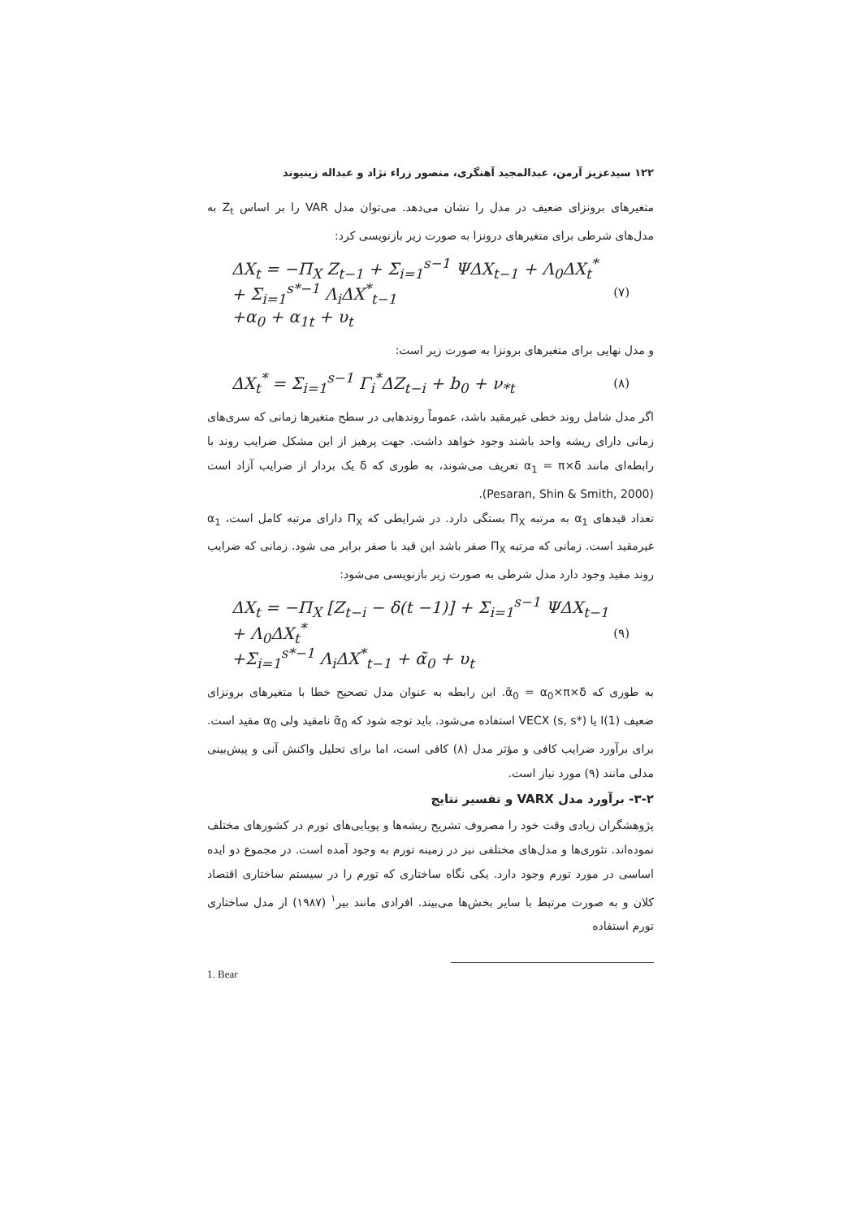۱۲۲ سیدعزیز آرمن، عبدالمجید آهنگری، منصور زراء نژاد و عبداله زینیوند
متغیرهای برونزای ضعیف در مدل را نشان می‌دهد. می‌توان مدل VAR را بر اساس Z<sub>t</sub> به مدل‌های شرطی برای متغیرهای درونزا به صورت زیر بازنویسی کرد:
ΔX<sub>t</sub> = −Π<sub>X</sub> Z<sub>t−1</sub> + Σ<sub>i=1</sub><sup>s−1</sup> ΨΔX<sub>t−1</sub> + Λ<sub>0</sub>ΔX<sub>t</sub><sup>*</sup> + Σ<sub>i=1</sub><sup>s*−1</sup> Λ<sub>i</sub>ΔX<sup>*</sup><sub>t−1</sub>
+α<sub>0</sub> + α<sub>1t</sub> + υ<sub>t</sub> (۷)
و مدل نهایی برای متغیرهای برونزا به صورت زیر است:
ΔX<sub>t</sub><sup>*</sup> = Σ<sub>i=1</sub><sup>s−1</sup> Γ<sub>i</sub><sup>*</sup>ΔZ<sub>t−i</sub> + b<sub>0</sub> + ν<sub>*t</sub> (۸)
اگر مدل شامل روند خطی غیرمقید باشد، عموماً روندهایی در سطح متغیرها زمانی که سری‌های زمانی دارای ریشه واحد باشند وجود خواهد داشت. جهت پرهیز از این مشکل ضرایب روند با رابطه‌ای مانند α<sub>1</sub> = π×δ تعریف می‌شوند، به طوری که δ یک بردار از ضرایب آزاد است (Pesaran, Shin & Smith, 2000).
تعداد قیدهای α<sub>1</sub> به مرتبه Π<sub>X</sub> بستگی دارد. در شرایطی که Π<sub>X</sub> دارای مرتبه کامل است، α<sub>1</sub> غیرمقید است. زمانی که مرتبه Π<sub>X</sub> صفر باشد این قید با صفر برابر می شود. زمانی که ضرایب روند مقید وجود دارد مدل شرطی به صورت زیر بازنویسی می‌شود:
ΔX<sub>t</sub> = −Π<sub>X</sub> [Z<sub>t−i</sub> − δ(t −1)] + Σ<sub>i=1</sub><sup>s−1</sup> ΨΔX<sub>t−1</sub> + Λ<sub>0</sub>ΔX<sub>t</sub><sup>*</sup>
+Σ<sub>i=1</sub><sup>s*−1</sup> Λ<sub>i</sub>ΔX<sup>*</sup><sub>t−1</sub> + α̃<sub>0</sub> + υ<sub>t</sub> (۹)
به طوری که α̃<sub>0</sub> = α<sub>0</sub>×π×δ. این رابطه به عنوان مدل تصحیح خطا با متغیرهای برونزای ضعیف I(1) یا VECX (s, s*) استفاده می‌شود. باید توجه شود که α̃<sub>0</sub> نامقید ولی α<sub>0</sub> مقید است. برای برآورد ضرایب کافی و مؤثر مدل (۸) کافی است، اما برای تحلیل واکنش آنی و پیش‌بینی مدلی مانند (۹) مورد نیاز است.
۳-۲- برآورد مدل VARX و تفسیر نتایج
پژوهشگران زیادی وقت خود را مصروف تشریح ریشه‌ها و پویایی‌های تورم در کشورهای مختلف نموده‌اند. تئوری‌ها و مدل‌های مختلفی نیز در زمینه تورم به وجود آمده است. در مجموع دو ایده اساسی در مورد تورم وجود دارد. یکی نگاه ساختاری که تورم را در سیستم ساختاری اقتصاد کلان و به صورت مرتبط با سایر بخش‌ها می‌بیند. افرادی مانند بیر<sup>۱</sup> (۱۹۸۷) از مدل ساختاری تورم استفاده
1. Bear